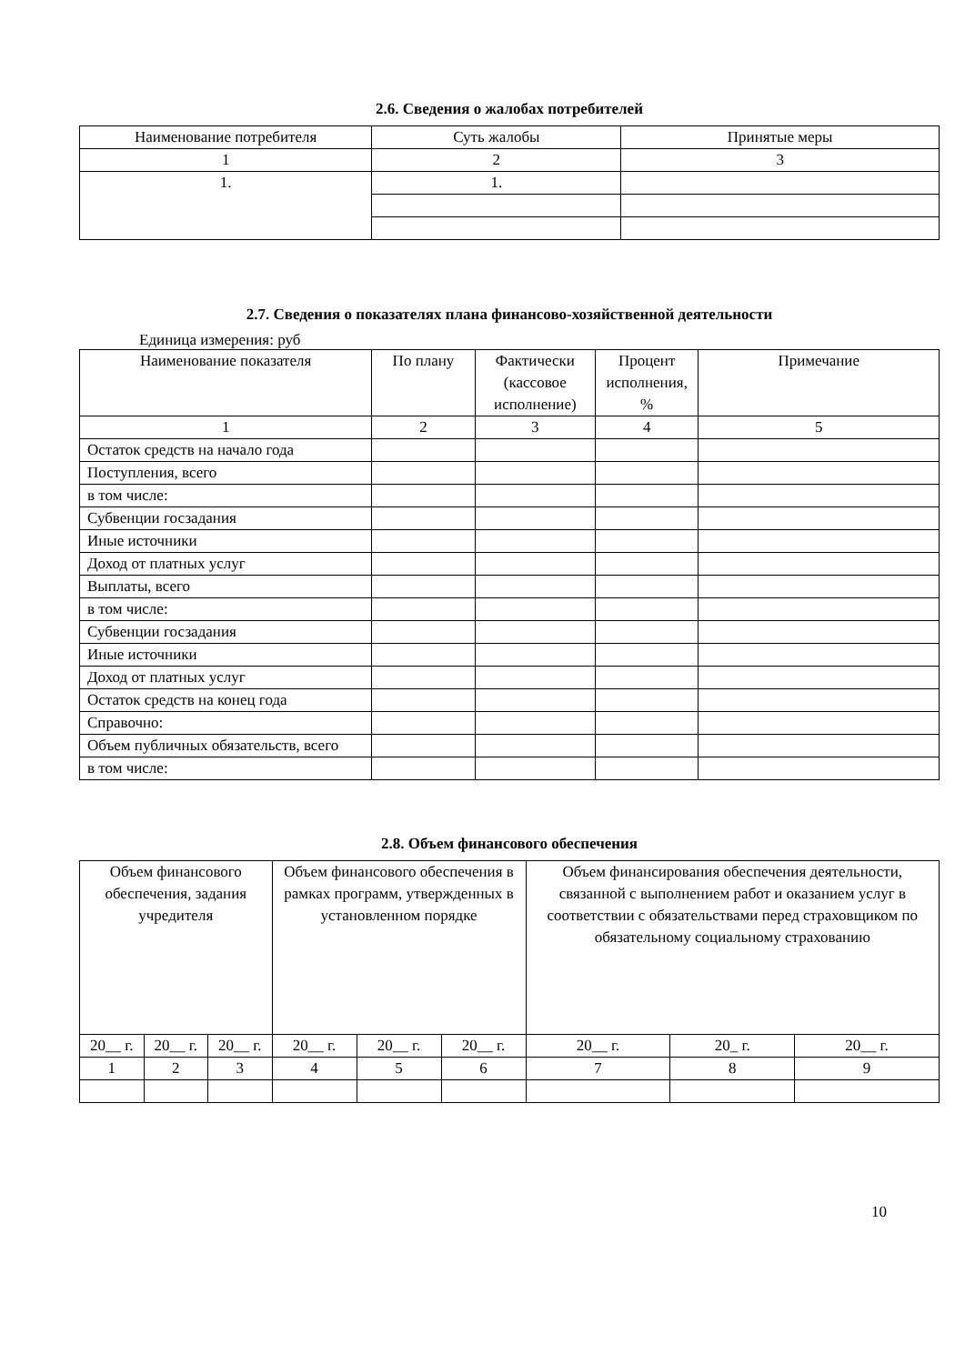2.6. Сведения о жалобах потребителей
| Наименование потребителя | Суть жалобы | Принятые меры |
| --- | --- | --- |
| 1 | 2 | 3 |
| 1. | 1. | |
2.7. Сведения о показателях плана финансово-хозяйственной деятельности
Единица измерения: руб
| Наименование показателя | По плану | Фактически (кассовое исполнение) | Процент исполнения, % | Примечание |
| --- | --- | --- | --- | --- |
| 1 | 2 | 3 | 4 | 5 |
| Остаток средств на начало года | | | | |
| Поступления, всего | | | | |
| в том числе: | | | | |
| Субвенции госзадания | | | | |
| Иные источники | | | | |
| Доход от платных услуг | | | | |
| Выплаты, всего | | | | |
| в том числе: | | | | |
| Субвенции госзадания | | | | |
| Иные источники | | | | |
| Доход от платных услуг | | | | |
| Остаток средств на конец года | | | | |
| Справочно: | | | | |
| Объем публичных обязательств, всего | | | | |
| в том числе: | | | | |
2.8. Объем финансового обеспечения
| Объем финансового обеспечения, задания учредителя | | | Объем финансового обеспечения в рамках программ, утвержденных в установленном порядке | | | Объем финансирования обеспечения деятельности, связанной с выполнением работ и оказанием услуг в соответствии с обязательствами перед страховщиком по обязательному социальному страхованию | | |
| --- | --- | --- | --- | --- | --- | --- | --- | --- |
| 20__ г. | 20__ г. | 20__ г. | 20__ г. | 20__ г. | 20__ г. | 20__ г. | 20_ г. | 20__ г. |
| 1 | 2 | 3 | 4 | 5 | 6 | 7 | 8 | 9 |
10